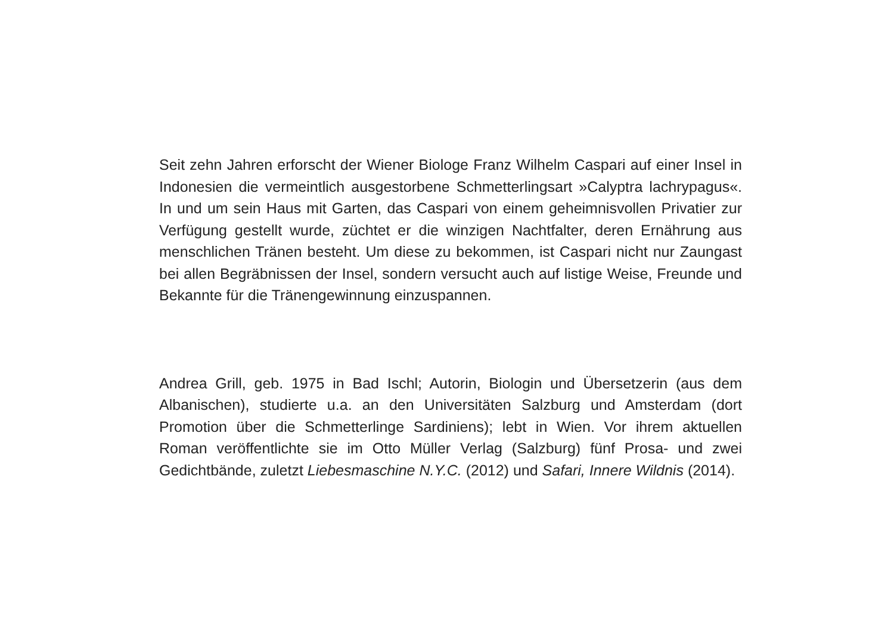Seit zehn Jahren erforscht der Wiener Biologe Franz Wilhelm Caspari auf einer Insel in Indonesien die vermeintlich ausgestorbene Schmetterlingsart »Calyptra lachrypagus«. In und um sein Haus mit Garten, das Caspari von einem geheimnisvollen Privatier zur Verfügung gestellt wurde, züchtet er die winzigen Nachtfalter, deren Ernährung aus menschlichen Tränen besteht. Um diese zu bekommen, ist Caspari nicht nur Zaungast bei allen Begräbnissen der Insel, sondern versucht auch auf listige Weise, Freunde und Bekannte für die Tränengewinnung einzuspannen.
Andrea Grill, geb. 1975 in Bad Ischl; Autorin, Biologin und Übersetzerin (aus dem Albanischen), studierte u.a. an den Universitäten Salzburg und Amsterdam (dort Promotion über die Schmetterlinge Sardiniens); lebt in Wien. Vor ihrem aktuellen Roman veröffentlichte sie im Otto Müller Verlag (Salzburg) fünf Prosa- und zwei Gedichtbände, zuletzt Liebesmaschine N.Y.C. (2012) und Safari, Innere Wildnis (2014).